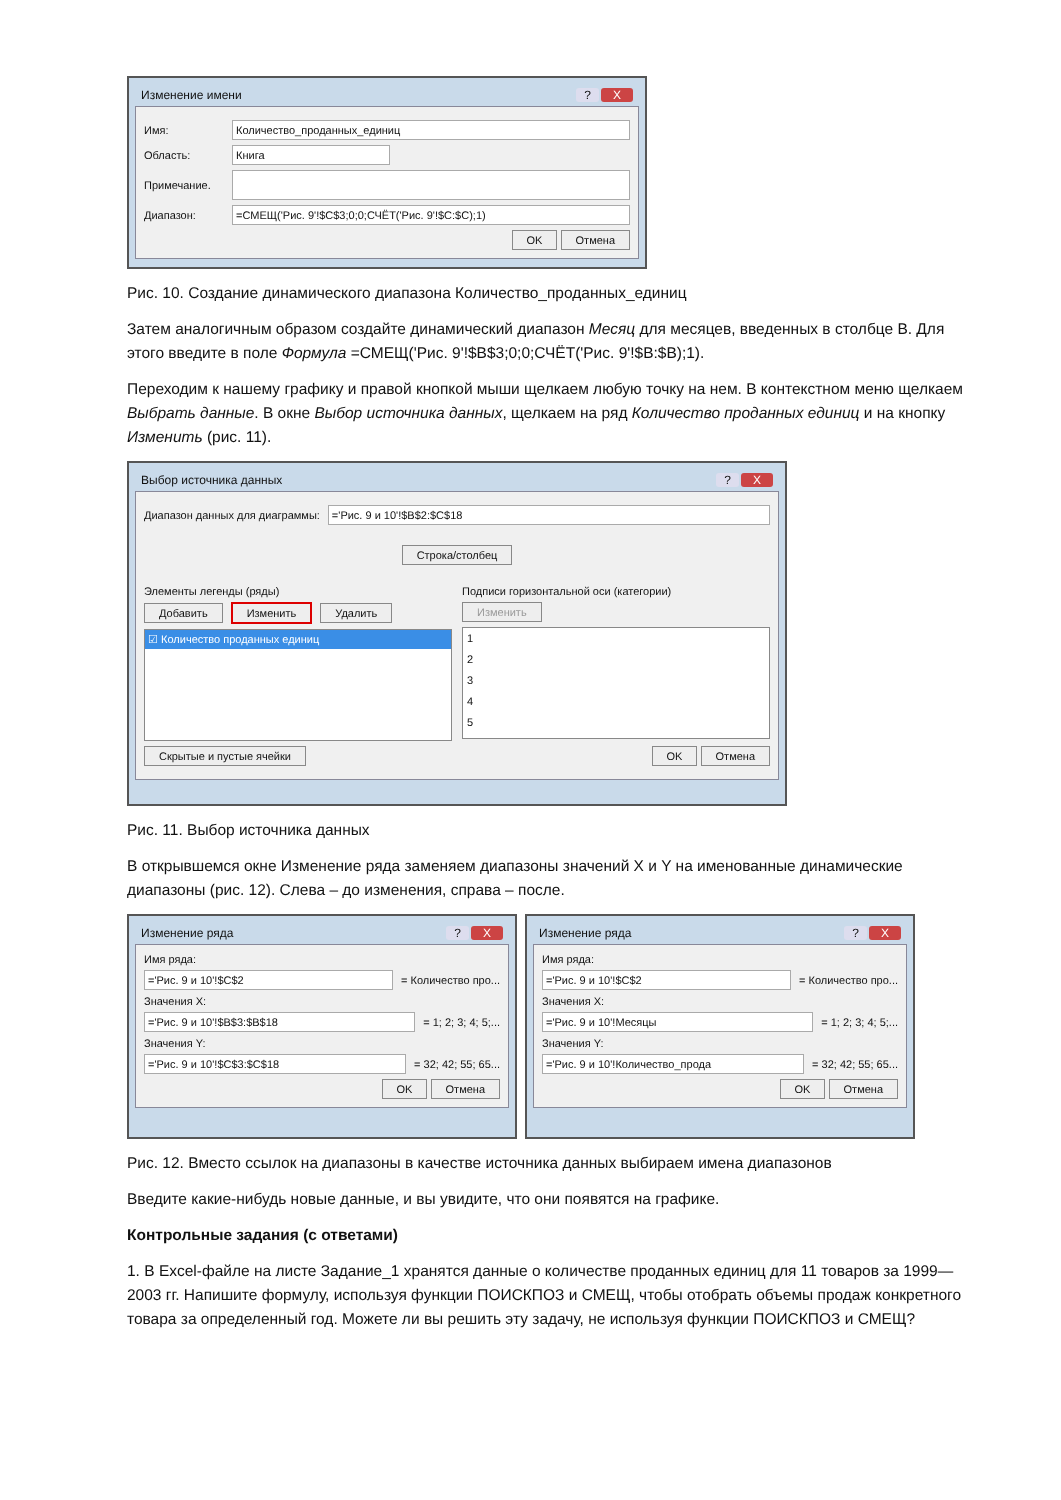Изменение имени? X
Имя: Количество_проданных_единиц
Область: Книга
Примечание.
Диапазон: =СМЕЩ('Рис. 9'!$C$3;0;0;СЧЁТ('Рис. 9'!$C:$C);1)
OK Отмена
Рис. 10. Создание динамического диапазона Количество_проданных_единиц
Затем аналогичным образом создайте динамический диапазон Месяц для месяцев, введенных в столбце B. Для этого введите в поле Формула =СМЕЩ('Рис. 9'!$B$3;0;0;СЧЁТ('Рис. 9'!$B:$B);1).
Переходим к нашему графику и правой кнопкой мыши щелкаем любую точку на нем. В контекстном меню щелкаем Выбрать данные. В окне Выбор источника данных, щелкаем на ряд Количество проданных единиц и на кнопку Изменить (рис. 11).
Выбор источника данных? X
Диапазон данных для диаграммы: ='Рис. 9 и 10'!$B$2:$C$18
Строка/столбец
Элементы легенды (ряды)
Добавить Изменить Удалить
☑ Количество проданных единиц
Подписи горизонтальной оси (категории)
Изменить
1
2
3
4
5
Скрытые и пустые ячейки OK Отмена
Рис. 11. Выбор источника данных
В открывшемся окне Изменение ряда заменяем диапазоны значений X и Y на именованные динамические диапазоны (рис. 12). Слева – до изменения, справа – после.
Изменение ряда? X
Имя ряда:
='Рис. 9 и 10'!$C$2 = Количество про...
Значения X:
='Рис. 9 и 10'!$B$3:$B$18 = 1; 2; 3; 4; 5;...
Значения Y:
='Рис. 9 и 10'!$C$3:$C$18 = 32; 42; 55; 65...
OK Отмена
Изменение ряда? X
Имя ряда:
='Рис. 9 и 10'!$C$2 = Количество про...
Значения X:
='Рис. 9 и 10'!Месяцы = 1; 2; 3; 4; 5;...
Значения Y:
='Рис. 9 и 10'!Количество_прода = 32; 42; 55; 65...
OK Отмена
Рис. 12. Вместо ссылок на диапазоны в качестве источника данных выбираем имена диапазонов
Введите какие-нибудь новые данные, и вы увидите, что они появятся на графике.
Контрольные задания (с ответами)
1. В Excel-файле на листе Задание_1 хранятся данные о количестве проданных единиц для 11 товаров за 1999—2003 гг. Напишите формулу, используя функции ПОИСКПОЗ и СМЕЩ, чтобы отобрать объемы продаж конкретного товара за определенный год. Можете ли вы решить эту задачу, не используя функции ПОИСКПОЗ и СМЕЩ?